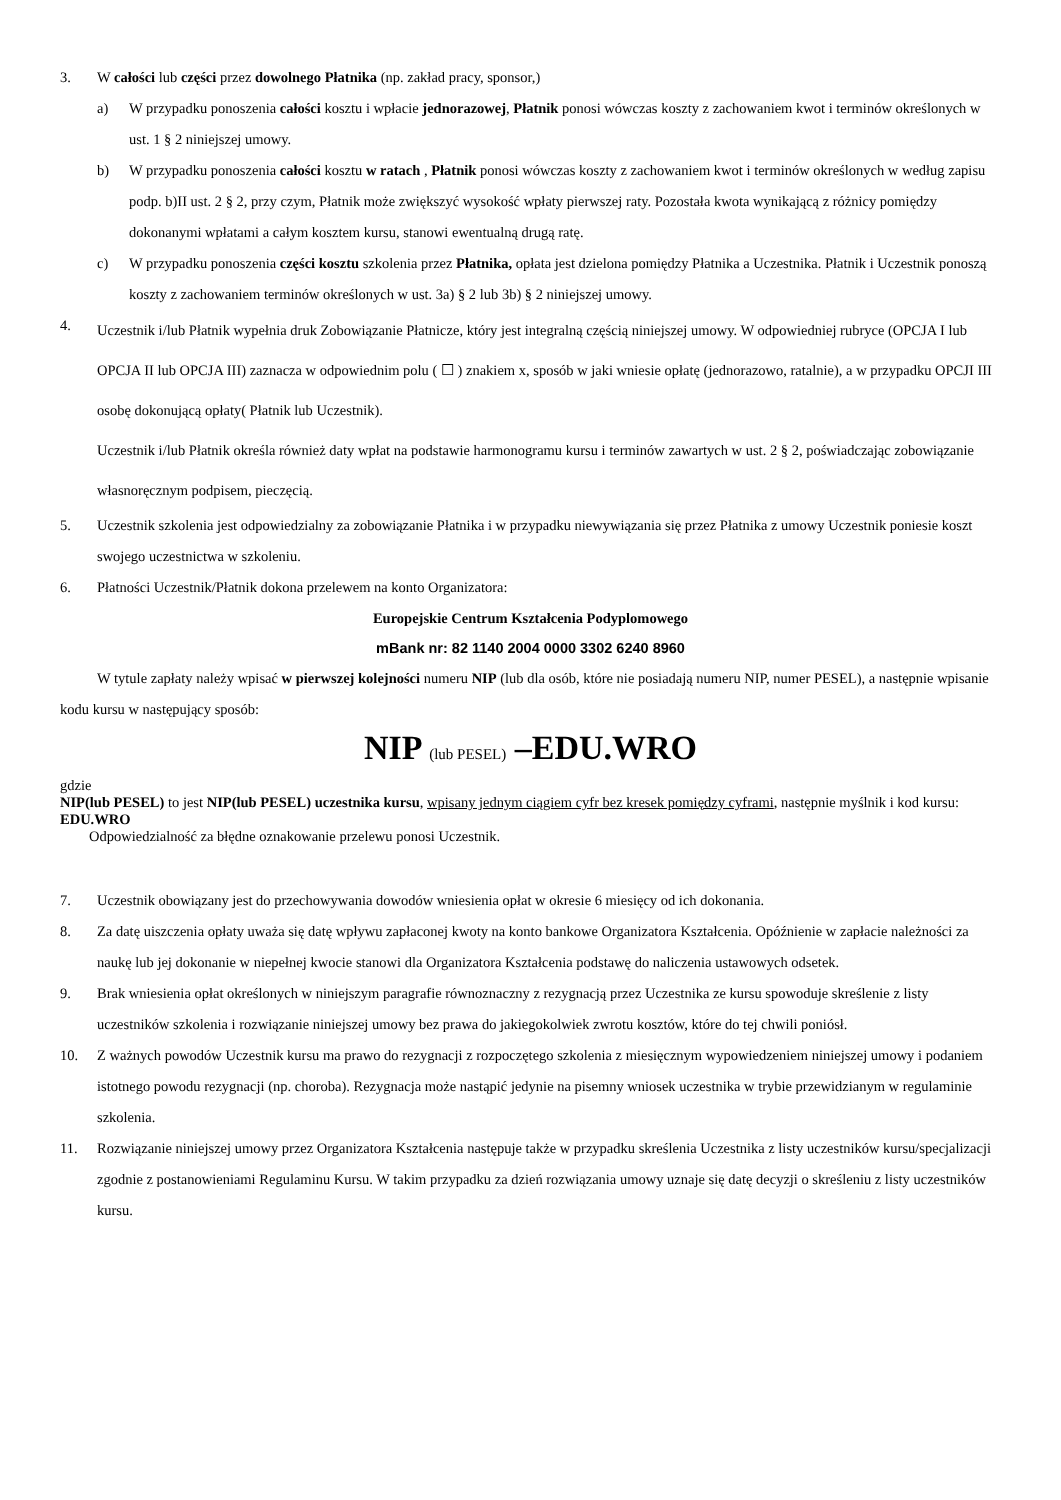3. W całości lub części przez dowolnego Płatnika (np. zakład pracy, sponsor,)
a) W przypadku ponoszenia całości kosztu i wpłacie jednorazowej, Płatnik ponosi wówczas koszty z zachowaniem kwot i terminów określonych w ust. 1 § 2 niniejszej umowy.
b) W przypadku ponoszenia całości kosztu w ratach , Płatnik ponosi wówczas koszty z zachowaniem kwot i terminów określonych w według zapisu podp. b)II ust. 2 § 2, przy czym, Płatnik może zwiększyć wysokość wpłaty pierwszej raty. Pozostała kwota wynikającą z różnicy pomiędzy dokonanymi wpłatami a całym kosztem kursu, stanowi ewentualną drugą ratę.
c) W przypadku ponoszenia części kosztu szkolenia przez Płatnika, opłata jest dzielona pomiędzy Płatnika a Uczestnika. Płatnik i Uczestnik ponoszą koszty z zachowaniem terminów określonych w ust. 3a) § 2 lub 3b) § 2 niniejszej umowy.
4. Uczestnik i/lub Płatnik wypełnia druk Zobowiązanie Płatnicze, który jest integralną częścią niniejszej umowy. W odpowiedniej rubryce (OPCJA I lub OPCJA II lub OPCJA III) zaznacza w odpowiednim polu ( ☐ ) znakiem x, sposób w jaki wniesie opłatę (jednorazowo, ratalnie), a w przypadku OPCJI III osobę dokonującą opłaty( Płatnik lub Uczestnik).
Uczestnik i/lub Płatnik określa również daty wpłat na podstawie harmonogramu kursu i terminów zawartych w ust. 2 § 2, poświadczając zobowiązanie własnoręcznym podpisem, pieczęcią.
5. Uczestnik szkolenia jest odpowiedzialny za zobowiązanie Płatnika i w przypadku niewywiązania się przez Płatnika z umowy Uczestnik poniesie koszt swojego uczestnictwa w szkoleniu.
6. Płatności Uczestnik/Płatnik dokona przelewem na konto Organizatora:
Europejskie Centrum Kształcenia Podyplomowego
mBank nr: 82 1140 2004 0000 3302 6240 8960
W tytule zapłaty należy wpisać w pierwszej kolejności numeru NIP (lub dla osób, które nie posiadają numeru NIP, numer PESEL), a następnie wpisanie kodu kursu w następujący sposób:
NIP (lub PESEL) –EDU.WRO
gdzie
NIP(lub PESEL) to jest NIP(lub PESEL) uczestnika kursu, wpisany jednym ciągiem cyfr bez kresek pomiędzy cyframi, następnie myślnik i kod kursu: EDU.WRO
Odpowiedzialność za błędne oznakowanie przelewu ponosi Uczestnik.
7. Uczestnik obowiązany jest do przechowywania dowodów wniesienia opłat w okresie 6 miesięcy od ich dokonania.
8. Za datę uiszczenia opłaty uważa się datę wpływu zapłaconej kwoty na konto bankowe Organizatora Kształcenia. Opóźnienie w zapłacie należności za naukę lub jej dokonanie w niepełnej kwocie stanowi dla Organizatora Kształcenia podstawę do naliczenia ustawowych odsetek.
9. Brak wniesienia opłat określonych w niniejszym paragrafie równoznaczny z rezygnacją przez Uczestnika ze kursu spowoduje skreślenie z listy uczestników szkolenia i rozwiązanie niniejszej umowy bez prawa do jakiegokolwiek zwrotu kosztów, które do tej chwili poniósł.
10. Z ważnych powodów Uczestnik kursu ma prawo do rezygnacji z rozpoczętego szkolenia z miesięcznym wypowiedzeniem niniejszej umowy i podaniem istotnego powodu rezygnacji (np. choroba). Rezygnacja może nastąpić jedynie na pisemny wniosek uczestnika w trybie przewidzianym w regulaminie szkolenia.
11. Rozwiązanie niniejszej umowy przez Organizatora Kształcenia następuje także w przypadku skreślenia Uczestnika z listy uczestników kursu/specjalizacji zgodnie z postanowieniami Regulaminu Kursu. W takim przypadku za dzień rozwiązania umowy uznaje się datę decyzji o skreśleniu z listy uczestników kursu.